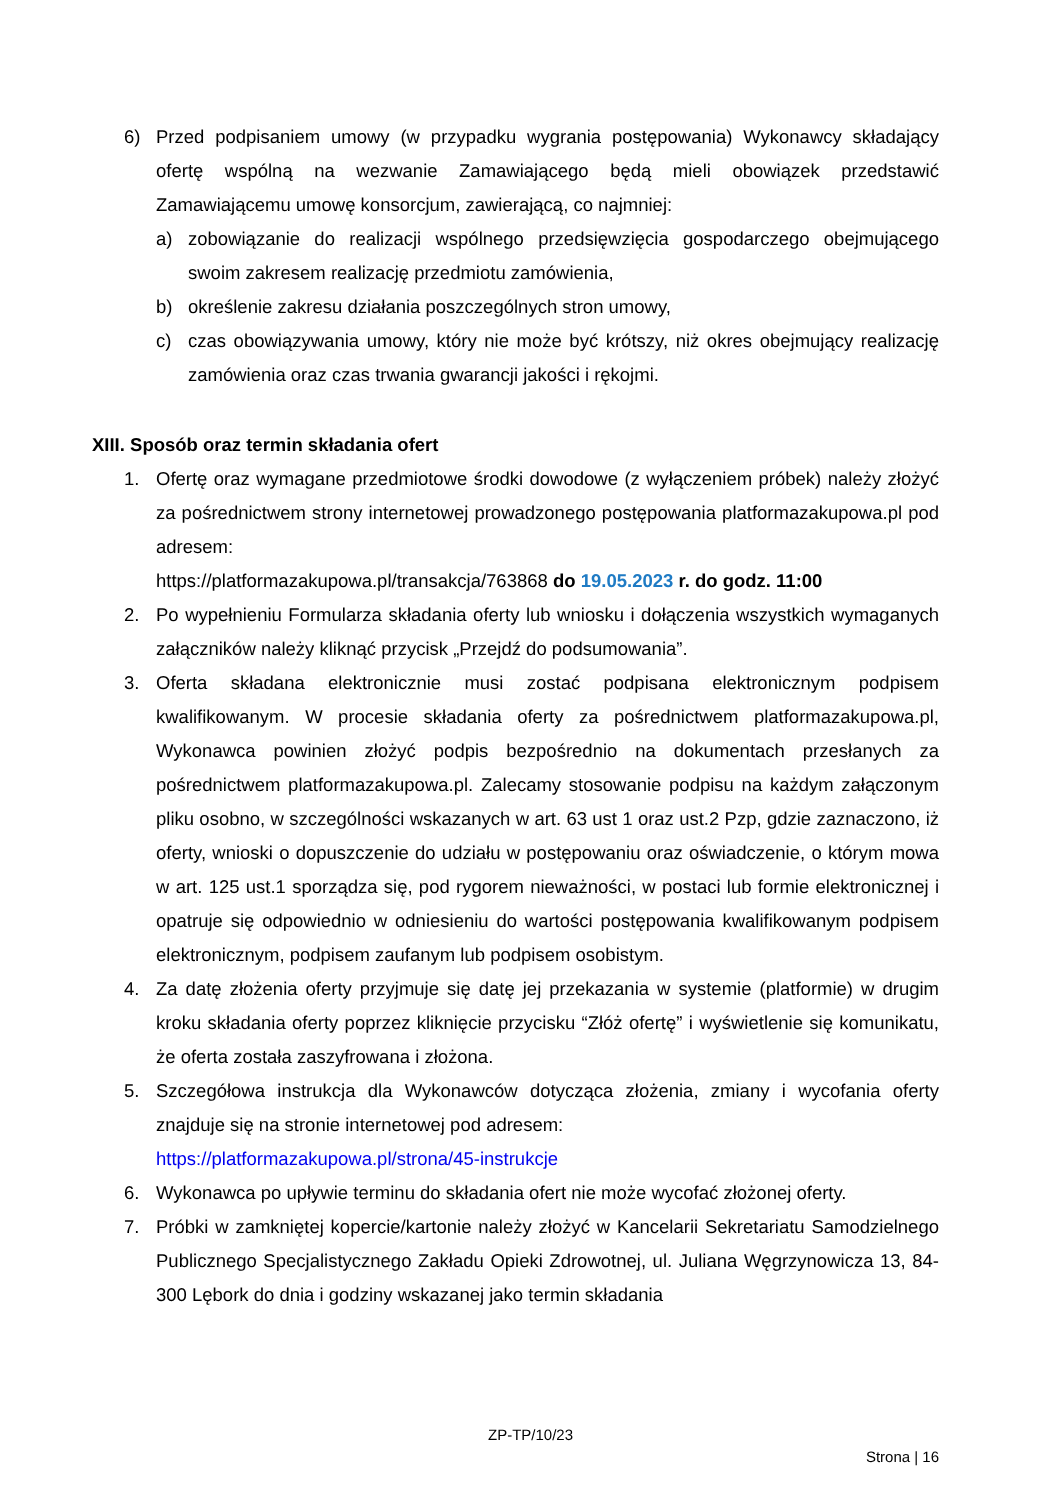6) Przed podpisaniem umowy (w przypadku wygrania postępowania) Wykonawcy składający ofertę wspólną na wezwanie Zamawiającego będą mieli obowiązek przedstawić Zamawiającemu umowę konsorcjum, zawierającą, co najmniej:
a) zobowiązanie do realizacji wspólnego przedsięwzięcia gospodarczego obejmującego swoim zakresem realizację przedmiotu zamówienia,
b) określenie zakresu działania poszczególnych stron umowy,
c) czas obowiązywania umowy, który nie może być krótszy, niż okres obejmujący realizację zamówienia oraz czas trwania gwarancji jakości i rękojmi.
XIII. Sposób oraz termin składania ofert
1. Ofertę oraz wymagane przedmiotowe środki dowodowe (z wyłączeniem próbek) należy złożyć za pośrednictwem strony internetowej prowadzonego postępowania platformazakupowa.pl pod adresem:
https://platformazakupowa.pl/transakcja/763868 do 19.05.2023 r. do godz. 11:00
2. Po wypełnieniu Formularza składania oferty lub wniosku i dołączenia wszystkich wymaganych załączników należy kliknąć przycisk „Przejdź do podsumowania”.
3. Oferta składana elektronicznie musi zostać podpisana elektronicznym podpisem kwalifikowanym. W procesie składania oferty za pośrednictwem platformazakupowa.pl, Wykonawca powinien złożyć podpis bezpośrednio na dokumentach przesłanych za pośrednictwem platformazakupowa.pl. Zalecamy stosowanie podpisu na każdym załączonym pliku osobno, w szczególności wskazanych w art. 63 ust 1 oraz ust.2 Pzp, gdzie zaznaczono, iż oferty, wnioski o dopuszczenie do udziału w postępowaniu oraz oświadczenie, o którym mowa w art. 125 ust.1 sporządza się, pod rygorem nieważności, w postaci lub formie elektronicznej i opatruje się odpowiednio w odniesieniu do wartości postępowania kwalifikowanym podpisem elektronicznym, podpisem zaufanym lub podpisem osobistym.
4. Za datę złożenia oferty przyjmuje się datę jej przekazania w systemie (platformie) w drugim kroku składania oferty poprzez kliknięcie przycisku “Złóż ofertę” i wyświetlenie się komunikatu, że oferta została zaszyfrowana i złożona.
5. Szczegółowa instrukcja dla Wykonawców dotycząca złożenia, zmiany i wycofania oferty znajduje się na stronie internetowej pod adresem:
https://platformazakupowa.pl/strona/45-instrukcje
6. Wykonawca po upływie terminu do składania ofert nie może wycofać złożonej oferty.
7. Próbki w zamkniętej kopercie/kartonie należy złożyć w Kancelarii Sekretariatu Samodzielnego Publicznego Specjalistycznego Zakładu Opieki Zdrowotnej, ul. Juliana Węgrzynowicza 13, 84-300 Lębork do dnia i godziny wskazanej jako termin składania
ZP-TP/10/23
Strona | 16